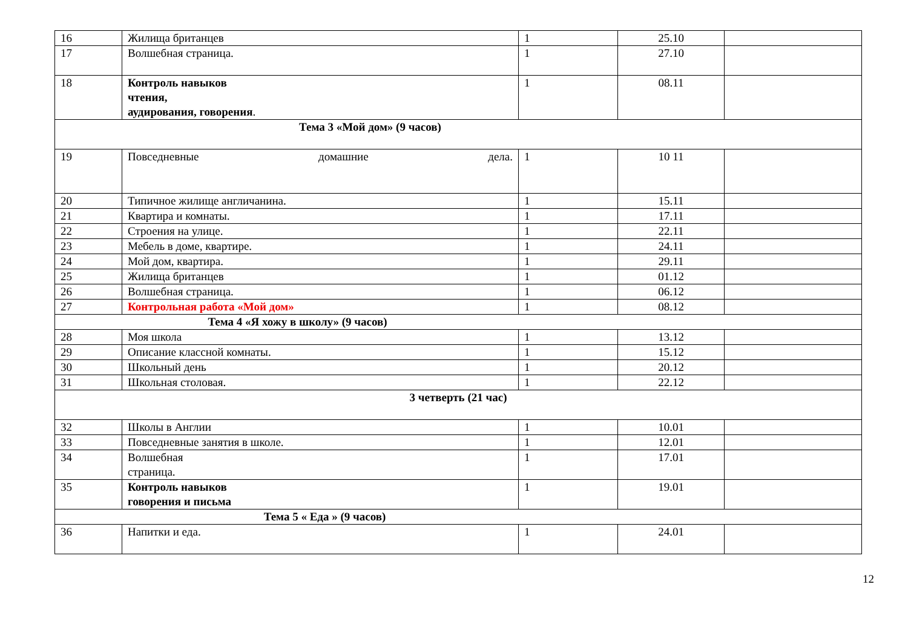| 16 | Жилища британцев | 1 | 25.10 | |
| 17 | Волшебная страница. | 1 | 27.10 | |
| 18 | Контроль навыков чтения, аудирования, говорения . | 1 | 08.11 | |
| Тема 3 «Мой дом» (9 часов) | | | | |
| 19 | Повседневные домашние дела. | 1 | 10 11 | |
| 20 | Типичное жилище англичанина. | 1 | 15.11 | |
| 21 | Квартира и комнаты. | 1 | 17.11 | |
| 22 | Строения на улице. | 1 | 22.11 | |
| 23 | Мебель в доме, квартире. | 1 | 24.11 | |
| 24 | Мой дом, квартира. | 1 | 29.11 | |
| 25 | Жилища британцев | 1 | 01.12 | |
| 26 | Волшебная страница. | 1 | 06.12 | |
| 27 | Контрольная работа «Мой дом» | 1 | 08.12 | |
| Тема 4 «Я хожу в школу» (9 часов) | | | | |
| 28 | Моя школа | 1 | 13.12 | |
| 29 | Описание классной комнаты. | 1 | 15.12 | |
| 30 | Школьный день | 1 | 20.12 | |
| 31 | Школьная столовая. | 1 | 22.12 | |
| 3 четверть (21 час) | | | | |
| 32 | Школы в Англии | 1 | 10.01 | |
| 33 | Повседневные занятия в школе. | 1 | 12.01 | |
| 34 | Волшебная страница. | 1 | 17.01 | |
| 35 | Контроль навыков говорения и письма | 1 | 19.01 | |
| Тема 5 « Еда » (9 часов) | | | | |
| 36 | Напитки и еда. | 1 | 24.01 | |
12